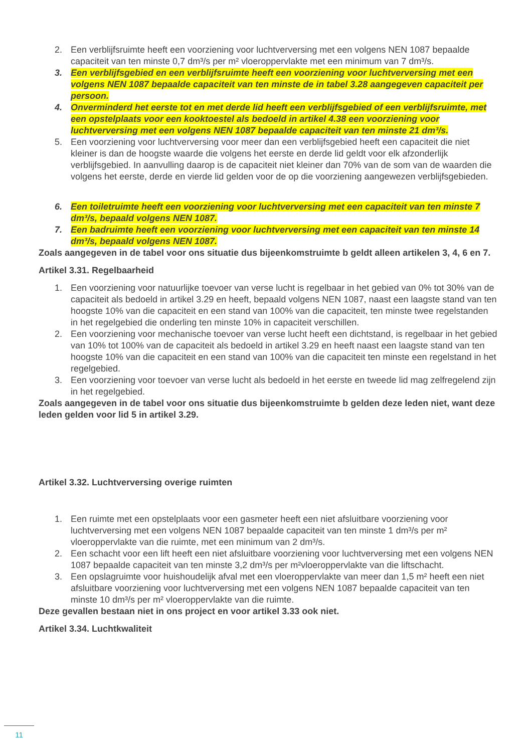2. Een verblijfsruimte heeft een voorziening voor luchtverversing met een volgens NEN 1087 bepaalde capaciteit van ten minste 0,7 dm³/s per m² vloeroppervlakte met een minimum van 7 dm³/s.
3. Een verblijfsgebied en een verblijfsruimte heeft een voorziening voor luchtverversing met een volgens NEN 1087 bepaalde capaciteit van ten minste de in tabel 3.28 aangegeven capaciteit per persoon.
4. Onverminderd het eerste tot en met derde lid heeft een verblijfsgebied of een verblijfsruimte, met een opstelplaats voor een kooktoestel als bedoeld in artikel 4.38 een voorziening voor luchtverversing met een volgens NEN 1087 bepaalde capaciteit van ten minste 21 dm³/s.
5. Een voorziening voor luchtverversing voor meer dan een verblijfsgebied heeft een capaciteit die niet kleiner is dan de hoogste waarde die volgens het eerste en derde lid geldt voor elk afzonderlijk verblijfsgebied. In aanvulling daarop is de capaciteit niet kleiner dan 70% van de som van de waarden die volgens het eerste, derde en vierde lid gelden voor de op die voorziening aangewezen verblijfsgebieden.
6. Een toiletruimte heeft een voorziening voor luchtverversing met een capaciteit van ten minste 7 dm³/s, bepaald volgens NEN 1087.
7. Een badruimte heeft een voorziening voor luchtverversing met een capaciteit van ten minste 14 dm³/s, bepaald volgens NEN 1087.
Zoals aangegeven in de tabel voor ons situatie dus bijeenkomstruimte b geldt alleen artikelen 3, 4, 6 en 7.
Artikel 3.31. Regelbaarheid
1. Een voorziening voor natuurlijke toevoer van verse lucht is regelbaar in het gebied van 0% tot 30% van de capaciteit als bedoeld in artikel 3.29 en heeft, bepaald volgens NEN 1087, naast een laagste stand van ten hoogste 10% van die capaciteit en een stand van 100% van die capaciteit, ten minste twee regelstanden in het regelgebied die onderling ten minste 10% in capaciteit verschillen.
2. Een voorziening voor mechanische toevoer van verse lucht heeft een dichtstand, is regelbaar in het gebied van 10% tot 100% van de capaciteit als bedoeld in artikel 3.29 en heeft naast een laagste stand van ten hoogste 10% van die capaciteit en een stand van 100% van die capaciteit ten minste een regelstand in het regelgebied.
3. Een voorziening voor toevoer van verse lucht als bedoeld in het eerste en tweede lid mag zelfregelend zijn in het regelgebied.
Zoals aangegeven in de tabel voor ons situatie dus bijeenkomstruimte b gelden deze leden niet, want deze leden gelden voor lid 5 in artikel 3.29.
Artikel 3.32. Luchtverversing overige ruimten
1. Een ruimte met een opstelplaats voor een gasmeter heeft een niet afsluitbare voorziening voor luchtverversing met een volgens NEN 1087 bepaalde capaciteit van ten minste 1 dm³/s per m² vloeroppervlakte van die ruimte, met een minimum van 2 dm³/s.
2. Een schacht voor een lift heeft een niet afsluitbare voorziening voor luchtverversing met een volgens NEN 1087 bepaalde capaciteit van ten minste 3,2 dm³/s per m²vloeroppervlakte van die liftschacht.
3. Een opslagruimte voor huishoudelijk afval met een vloeroppervlakte van meer dan 1,5 m² heeft een niet afsluitbare voorziening voor luchtverversing met een volgens NEN 1087 bepaalde capaciteit van ten minste 10 dm³/s per m² vloeroppervlakte van die ruimte.
Deze gevallen bestaan niet in ons project en voor artikel 3.33 ook niet.
Artikel 3.34. Luchtkwaliteit
11